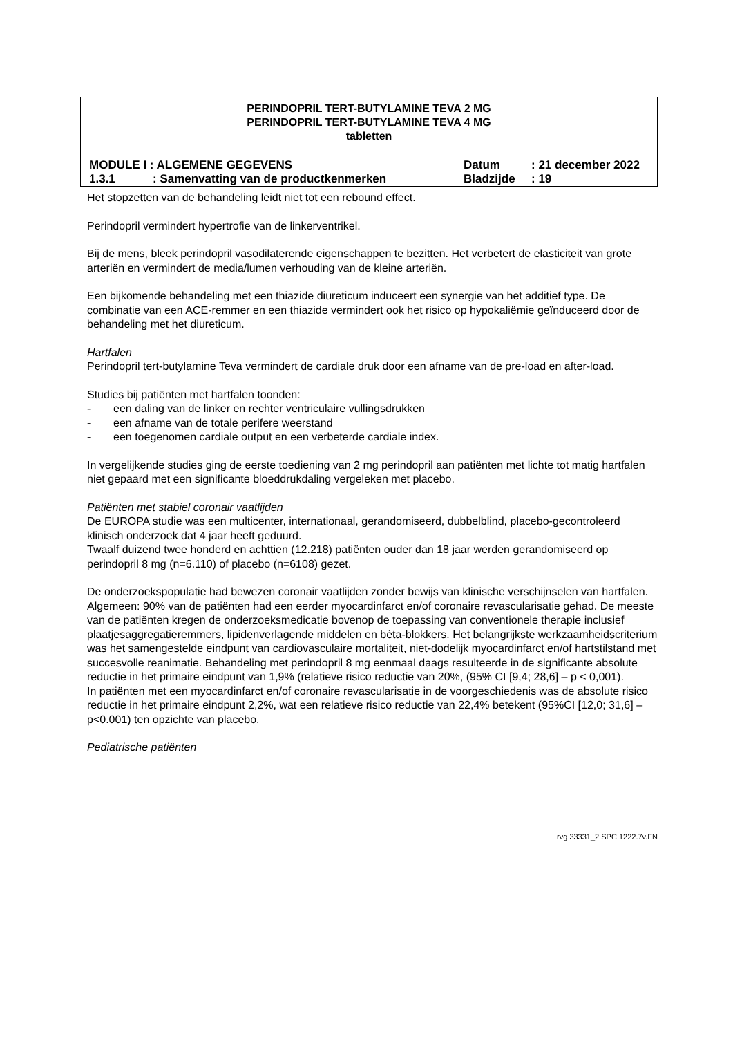PERINDOPRIL TERT-BUTYLAMINE TEVA 2 MG
PERINDOPRIL TERT-BUTYLAMINE TEVA 4 MG
tabletten
| MODULE I : ALGEMENE GEGEVENS | | Datum | : 21 december 2022 |
| 1.3.1 | : Samenvatting van de productkenmerken | Bladzijde | : 19 |
Het stopzetten van de behandeling leidt niet tot een rebound effect.
Perindopril vermindert hypertrofie van de linkerventrikel.
Bij de mens, bleek perindopril vasodilaterende eigenschappen te bezitten. Het verbetert de elasticiteit van grote arteriën en vermindert de media/lumen verhouding van de kleine arteriën.
Een bijkomende behandeling met een thiazide diureticum induceert een synergie van het additief type. De combinatie van een ACE-remmer en een thiazide vermindert ook het risico op hypokaliëmie geïnduceerd door de behandeling met het diureticum.
Hartfalen
Perindopril tert-butylamine Teva vermindert de cardiale druk door een afname van de pre-load en after-load.
Studies bij patiënten met hartfalen toonden:
- een daling van de linker en rechter ventriculaire vullingsdrukken
- een afname van de totale perifere weerstand
- een toegenomen cardiale output en een verbeterde cardiale index.
In vergelijkende studies ging de eerste toediening van 2 mg perindopril aan patiënten met lichte tot matig hartfalen niet gepaard met een significante bloeddrukdaling vergeleken met placebo.
Patiënten met stabiel coronair vaatlijden
De EUROPA studie was een multicenter, internationaal, gerandomiseerd, dubbelblind, placebo-gecontroleerd klinisch onderzoek dat 4 jaar heeft geduurd.
Twaalf duizend twee honderd en achttien (12.218) patiënten ouder dan 18 jaar werden gerandomiseerd op perindopril 8 mg (n=6.110) of placebo (n=6108) gezet.
De onderzoekspopulatie had bewezen coronair vaatlijden zonder bewijs van klinische verschijnselen van hartfalen. Algemeen: 90% van de patiënten had een eerder myocardinfarct en/of coronaire revascularisatie gehad. De meeste van de patiënten kregen de onderzoeksmedicatie bovenop de toepassing van conventionele therapie inclusief plaatjesaggregatieremmers, lipidenverlagende middelen en bèta-blokkers. Het belangrijkste werkzaamheidscriterium was het samengestelde eindpunt van cardiovasculaire mortaliteit, niet-dodelijk myocardinfarct en/of hartstilstand met succesvolle reanimatie. Behandeling met perindopril 8 mg eenmaal daags resulteerde in de significante absolute reductie in het primaire eindpunt van 1,9% (relatieve risico reductie van 20%, (95% CI [9,4; 28,6] – p < 0,001).
In patiënten met een myocardinfarct en/of coronaire revascularisatie in de voorgeschiedenis was de absolute risico reductie in het primaire eindpunt 2,2%, wat een relatieve risico reductie van 22,4% betekent (95%CI [12,0; 31,6] – p<0.001) ten opzichte van placebo.
Pediatrische patiënten
rvg 33331_2 SPC 1222.7v.FN